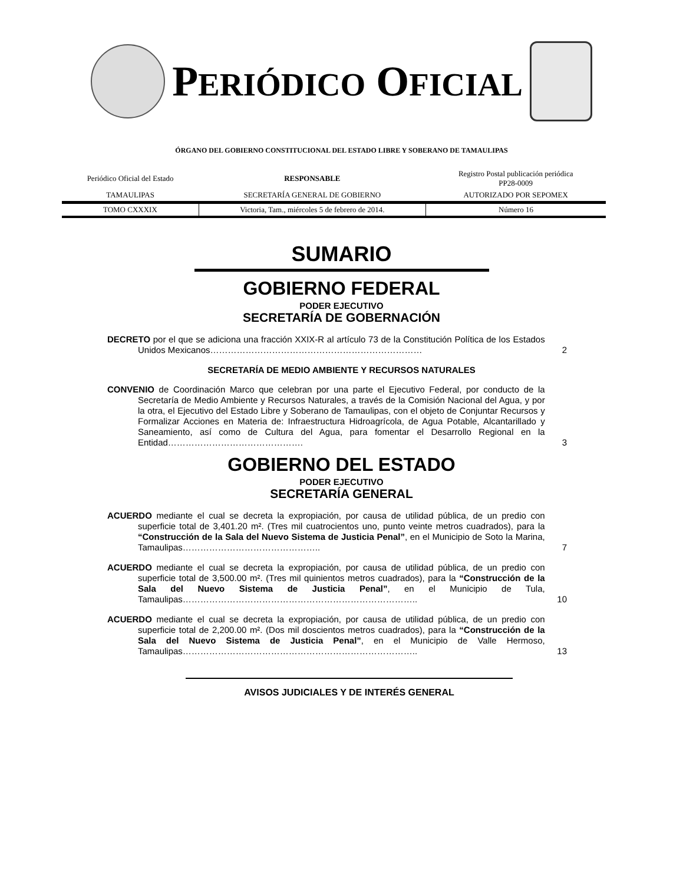PERIÓDICO OFICIAL
ÓRGANO DEL GOBIERNO CONSTITUCIONAL DEL ESTADO LIBRE Y SOBERANO DE TAMAULIPAS
| Periódico Oficial del Estado | RESPONSABLE | Registro Postal publicación periódica PP28-0009 |
| TAMAULIPAS | SECRETARÍA GENERAL DE GOBIERNO | AUTORIZADO POR SEPOMEX |
| TOMO CXXXIX | Victoria, Tam., miércoles 5 de febrero de 2014. | Número 16 |
SUMARIO
GOBIERNO FEDERAL
PODER EJECUTIVO
SECRETARÍA DE GOBERNACIÓN
DECRETO por el que se adiciona una fracción XXIX-R al artículo 73 de la Constitución Política de los Estados Unidos Mexicanos………………………………………………………………
2
SECRETARÍA DE MEDIO AMBIENTE Y RECURSOS NATURALES
CONVENIO de Coordinación Marco que celebran por una parte el Ejecutivo Federal, por conducto de la Secretaría de Medio Ambiente y Recursos Naturales, a través de la Comisión Nacional del Agua, y por la otra, el Ejecutivo del Estado Libre y Soberano de Tamaulipas, con el objeto de Conjuntar Recursos y Formalizar Acciones en Materia de: Infraestructura Hidroagrícola, de Agua Potable, Alcantarillado y Saneamiento, así como de Cultura del Agua, para fomentar el Desarrollo Regional en la Entidad……………………………………….
3
GOBIERNO DEL ESTADO
PODER EJECUTIVO
SECRETARÍA GENERAL
ACUERDO mediante el cual se decreta la expropiación, por causa de utilidad pública, de un predio con superficie total de 3,401.20 m². (Tres mil cuatrocientos uno, punto veinte metros cuadrados), para la “Construcción de la Sala del Nuevo Sistema de Justicia Penal”, en el Municipio de Soto la Marina, Tamaulipas………………………………………..
7
ACUERDO mediante el cual se decreta la expropiación, por causa de utilidad pública, de un predio con superficie total de 3,500.00 m². (Tres mil quinientos metros cuadrados), para la “Construcción de la Sala del Nuevo Sistema de Justicia Penal”, en el Municipio de Tula, Tamaulipas……………………………………………………………………..
10
ACUERDO mediante el cual se decreta la expropiación, por causa de utilidad pública, de un predio con superficie total de 2,200.00 m². (Dos mil doscientos metros cuadrados), para la “Construcción de la Sala del Nuevo Sistema de Justicia Penal”, en el Municipio de Valle Hermoso, Tamaulipas……………………………………………………………………..
13
AVISOS JUDICIALES Y DE INTERÉS GENERAL